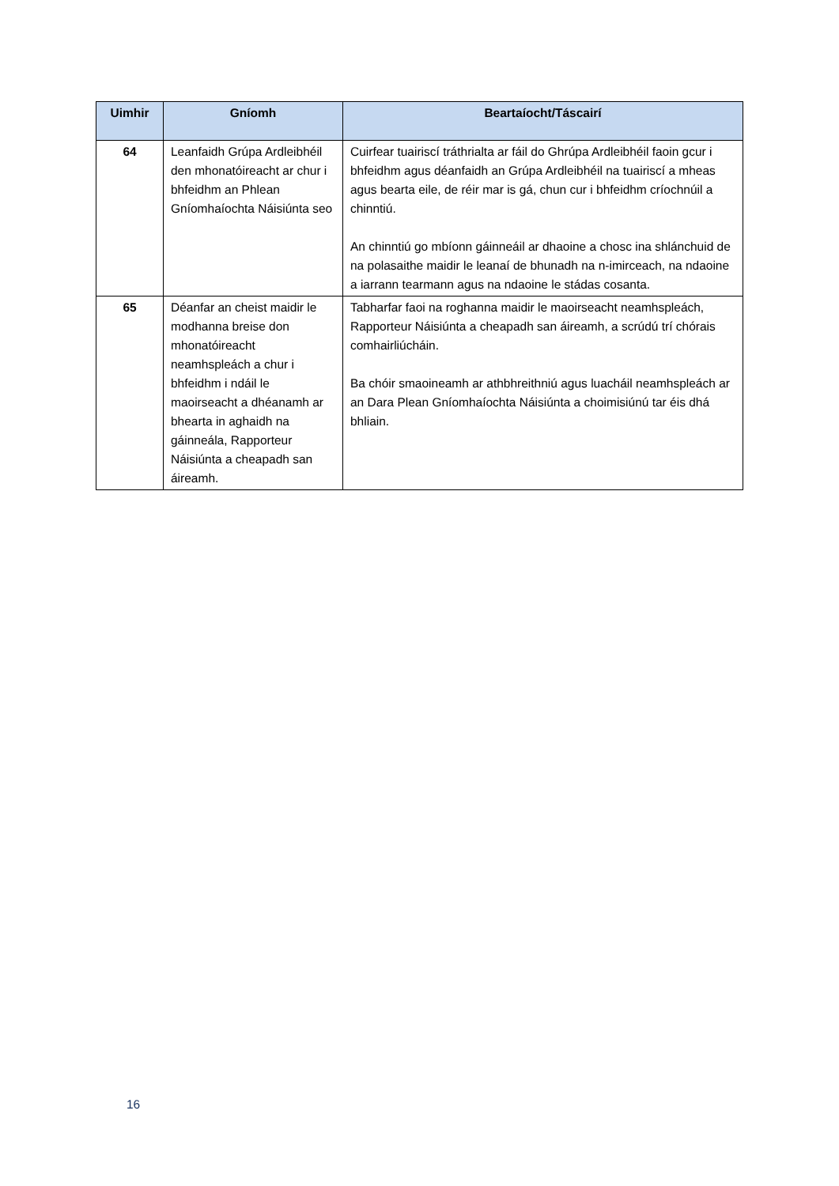| Uimhir | Gníomh | Beartaíocht/Táscairí |
| --- | --- | --- |
| 64 | Leanfaidh Grúpa Ardleibhéil den mhonatóireacht ar chur i bhfeidhm an Phlean Gníomhaíochta Náisiúnta seo | Cuirfear tuairiscí tráthrialta ar fáil do Ghrúpa Ardleibhéil faoin gcur i bhfeidhm agus déanfaidh an Grúpa Ardleibhéil na tuairiscí a mheas agus bearta eile, de réir mar is gá, chun cur i bhfeidhm críochnúil a chinntiú. An chinntiú go mbíonn gáinneáil ar dhaoine a chosc ina shlánchuid de na polasaithe maidir le leanaí de bhunadh na n-imirceach, na ndaoine a iarrann tearmann agus na ndaoine le stádas cosanta. |
| 65 | Déanfar an cheist maidir le modhanna breise don mhonatóireacht neamhspleách a chur i bhfeidhm i ndáil le maoirseacht a dhéanamh ar bhearta in aghaidh na gáinneála, Rapporteur Náisiúnta a cheapadh san áireamh. | Tabharfar faoi na roghanna maidir le maoirseacht neamhspleách, Rapporteur Náisiúnta a cheapadh san áireamh, a scrúdú trí chórais comhairliúcháin. Ba chóir smaoineamh ar athbhreithniú agus luacháil neamhspleách ar an Dara Plean Gníomhaíochta Náisiúnta a choimisiúnú tar éis dhá bhliain. |
16